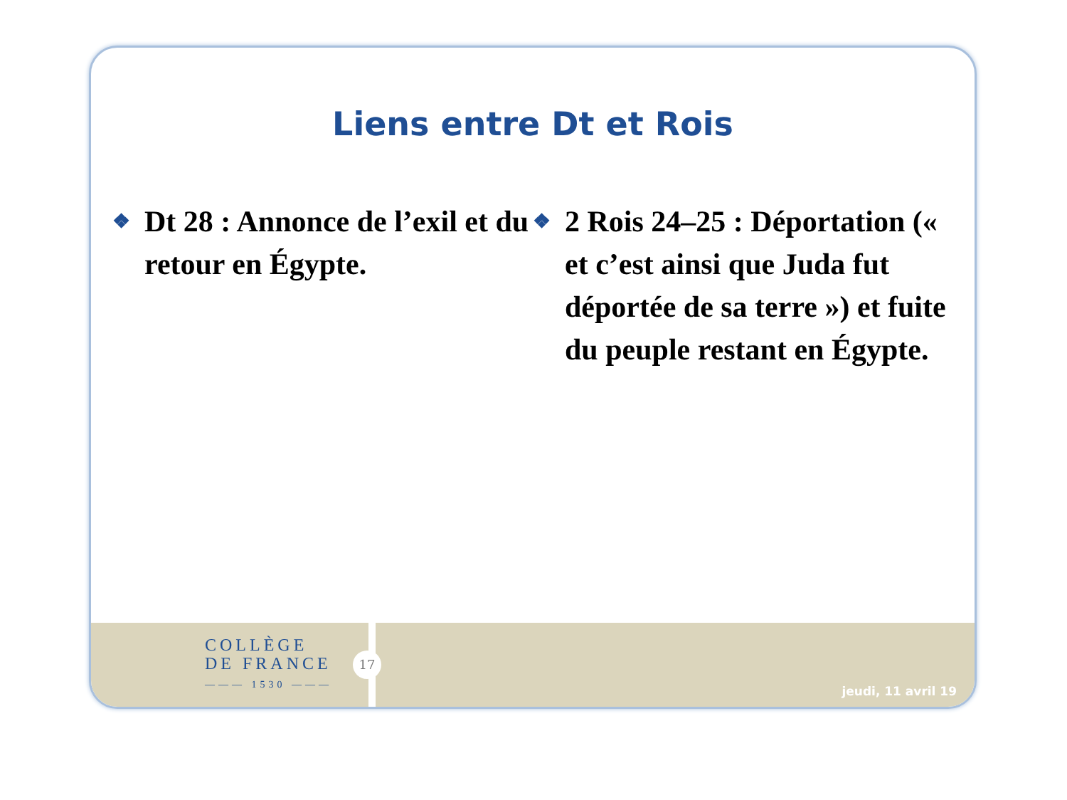Liens entre Dt et Rois
❖
Dt 28 : Annonce de l’exil et du retour en Égypte.
❖
2 Rois 24–25 : Déportation (« et c’est ainsi que Juda fut déportée de sa terre ») et fuite du peuple restant en Égypte.
COLLÈGE
DE FRANCE
——— 1530 ———
17
jeudi, 11 avril 19